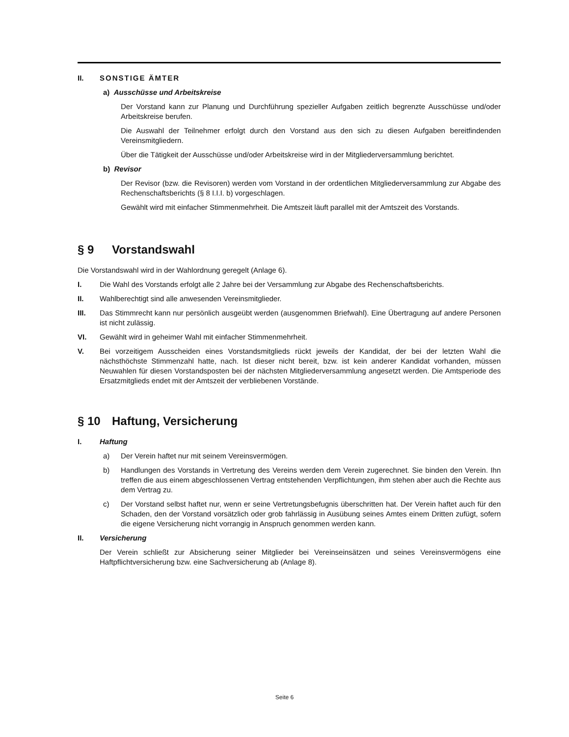II. SONSTIGE ÄMTER
a) Ausschüsse und Arbeitskreise
Der Vorstand kann zur Planung und Durchführung spezieller Aufgaben zeitlich begrenzte Ausschüsse und/oder Arbeitskreise berufen.
Die Auswahl der Teilnehmer erfolgt durch den Vorstand aus den sich zu diesen Aufgaben bereitfindenden Vereinsmitgliedern.
Über die Tätigkeit der Ausschüsse und/oder Arbeitskreise wird in der Mitgliederversammlung berichtet.
b) Revisor
Der Revisor (bzw. die Revisoren) werden vom Vorstand in der ordentlichen Mitgliederversammlung zur Abgabe des Rechenschaftsberichts (§ 8 I.I.I. b) vorgeschlagen.
Gewählt wird mit einfacher Stimmenmehrheit. Die Amtszeit läuft parallel mit der Amtszeit des Vorstands.
§ 9 Vorstandswahl
Die Vorstandswahl wird in der Wahlordnung geregelt (Anlage 6).
I. Die Wahl des Vorstands erfolgt alle 2 Jahre bei der Versammlung zur Abgabe des Rechenschaftsberichts.
II. Wahlberechtigt sind alle anwesenden Vereinsmitglieder.
III. Das Stimmrecht kann nur persönlich ausgeübt werden (ausgenommen Briefwahl). Eine Übertragung auf andere Personen ist nicht zulässig.
VI. Gewählt wird in geheimer Wahl mit einfacher Stimmenmehrheit.
V. Bei vorzeitigem Ausscheiden eines Vorstandsmitglieds rückt jeweils der Kandidat, der bei der letzten Wahl die nächsthöchste Stimmenzahl hatte, nach. Ist dieser nicht bereit, bzw. ist kein anderer Kandidat vorhanden, müssen Neuwahlen für diesen Vorstandsposten bei der nächsten Mitgliederversammlung angesetzt werden. Die Amtsperiode des Ersatzmitglieds endet mit der Amtszeit der verbliebenen Vorstände.
§ 10 Haftung, Versicherung
I. Haftung
a) Der Verein haftet nur mit seinem Vereinsvermögen.
b) Handlungen des Vorstands in Vertretung des Vereins werden dem Verein zugerechnet. Sie binden den Verein. Ihn treffen die aus einem abgeschlossenen Vertrag entstehenden Verpflichtungen, ihm stehen aber auch die Rechte aus dem Vertrag zu.
c) Der Vorstand selbst haftet nur, wenn er seine Vertretungsbefugnis überschritten hat. Der Verein haftet auch für den Schaden, den der Vorstand vorsätzlich oder grob fahrlässig in Ausübung seines Amtes einem Dritten zufügt, sofern die eigene Versicherung nicht vorrangig in Anspruch genommen werden kann.
II. Versicherung
Der Verein schließt zur Absicherung seiner Mitglieder bei Vereinseinsätzen und seines Vereinsvermögens eine Haftpflichtversicherung bzw. eine Sachversicherung ab (Anlage 8).
Seite 6